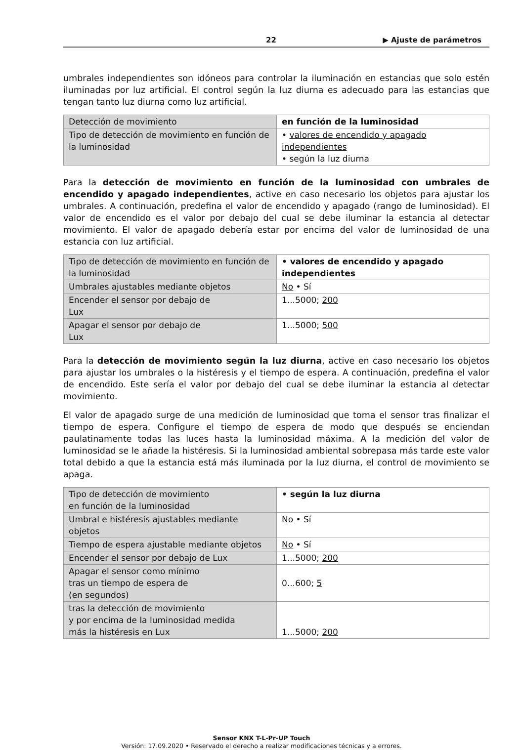22 ▶ Ajuste de parámetros
umbrales independientes son idóneos para controlar la iluminación en estancias que solo estén iluminadas por luz artificial. El control según la luz diurna es adecuado para las estancias que tengan tanto luz diurna como luz artificial.
| Detección de movimiento | en función de la luminosidad |
| Tipo de detección de movimiento en función de la luminosidad | • valores de encendido y apagado independientes • según la luz diurna |
Para la detección de movimiento en función de la luminosidad con umbrales de encendido y apagado independientes, active en caso necesario los objetos para ajustar los umbrales. A continuación, predefina el valor de encendido y apagado (rango de luminosidad). El valor de encendido es el valor por debajo del cual se debe iluminar la estancia al detectar movimiento. El valor de apagado debería estar por encima del valor de luminosidad de una estancia con luz artificial.
| Tipo de detección de movimiento en función de la luminosidad | • valores de encendido y apagado independientes |
| Umbrales ajustables mediante objetos | No • Sí |
| Encender el sensor por debajo de Lux | 1...5000; 200 |
| Apagar el sensor por debajo de Lux | 1...5000; 500 |
Para la detección de movimiento según la luz diurna, active en caso necesario los objetos para ajustar los umbrales o la histéresis y el tiempo de espera. A continuación, predefina el valor de encendido. Este sería el valor por debajo del cual se debe iluminar la estancia al detectar movimiento.
El valor de apagado surge de una medición de luminosidad que toma el sensor tras finalizar el tiempo de espera. Configure el tiempo de espera de modo que después se enciendan paulatinamente todas las luces hasta la luminosidad máxima. A la medición del valor de luminosidad se le añade la histéresis. Si la luminosidad ambiental sobrepasa más tarde este valor total debido a que la estancia está más iluminada por la luz diurna, el control de movimiento se apaga.
| Tipo de detección de movimiento en función de la luminosidad | • según la luz diurna |
| Umbral e histéresis ajustables mediante objetos | No • Sí |
| Tiempo de espera ajustable mediante objetos | No • Sí |
| Encender el sensor por debajo de Lux | 1...5000; 200 |
| Apagar el sensor como mínimo tras un tiempo de espera de (en segundos) | 0...600; 5 |
| tras la detección de movimiento y por encima de la luminosidad medida más la histéresis en Lux | 1...5000; 200 |
Sensor KNX T-L-Pr-UP Touch
Versión: 17.09.2020 • Reservado el derecho a realizar modificaciones técnicas y a errores.